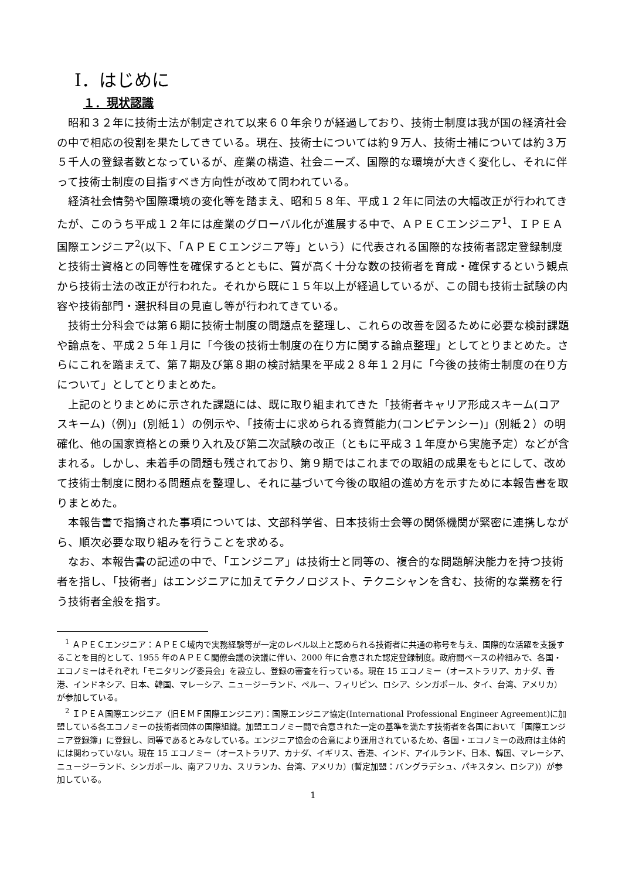Ⅰ．はじめに
１．現状認識
昭和３２年に技術士法が制定されて以来６０年余りが経過しており、技術士制度は我が国の経済社会の中で相応の役割を果たしてきている。現在、技術士については約９万人、技術士補については約３万５千人の登録者数となっているが、産業の構造、社会ニーズ、国際的な環境が大きく変化し、それに伴って技術士制度の目指すべき方向性が改めて問われている。
経済社会情勢や国際環境の変化等を踏まえ、昭和５８年、平成１２年に同法の大幅改正が行われてきたが、このうち平成１２年には産業のグローバル化が進展する中で、ＡＰＥＣエンジニア<sup>1</sup>、ＩＰＥＡ国際エンジニア<sup>2</sup>(以下、「ＡＰＥＣエンジニア等」という）に代表される国際的な技術者認定登録制度と技術士資格との同等性を確保するとともに、質が高く十分な数の技術者を育成・確保するという観点から技術士法の改正が行われた。それから既に１５年以上が経過しているが、この間も技術士試験の内容や技術部門・選択科目の見直し等が行われてきている。
技術士分科会では第６期に技術士制度の問題点を整理し、これらの改善を図るために必要な検討課題や論点を、平成２５年１月に「今後の技術士制度の在り方に関する論点整理」としてとりまとめた。さらにこれを踏まえて、第７期及び第８期の検討結果を平成２８年１２月に「今後の技術士制度の在り方について」としてとりまとめた。
上記のとりまとめに示された課題には、既に取り組まれてきた「技術者キャリア形成スキーム(コアスキーム)（例)」(別紙１）の例示や、「技術士に求められる資質能力(コンピテンシー)」(別紙２）の明確化、他の国家資格との乗り入れ及び第二次試験の改正（ともに平成３１年度から実施予定）などが含まれる。しかし、未着手の問題も残されており、第９期ではこれまでの取組の成果をもとにして、改めて技術士制度に関わる問題点を整理し、それに基づいて今後の取組の進め方を示すために本報告書を取りまとめた。
本報告書で指摘された事項については、文部科学省、日本技術士会等の関係機関が緊密に連携しながら、順次必要な取り組みを行うことを求める。
なお、本報告書の記述の中で、「エンジニア」は技術士と同等の、複合的な問題解決能力を持つ技術者を指し、「技術者」はエンジニアに加えてテクノロジスト、テクニシャンを含む、技術的な業務を行う技術者全般を指す。
<sup>1</sup> ＡＰＥＣエンジニア：ＡＰＥＣ域内で実務経験等が一定のレベル以上と認められる技術者に共通の称号を与え、国際的な活躍を支援することを目的として、1955 年のＡＰＥＣ閣僚会議の決議に伴い、2000 年に合意された認定登録制度。政府間ベースの枠組みで、各国・エコノミーはそれぞれ「モニタリング委員会」を設立し、登録の審査を行っている。現在 15 エコノミー（オーストラリア、カナダ、香港、インドネシア、日本、韓国、マレーシア、ニュージーランド、ペルー、フィリピン、ロシア、シンガポール、タイ、台湾、アメリカ）が参加している。
<sup>2</sup> ＩＰＥＡ国際エンジニア（旧ＥＭＦ国際エンジニア)：国際エンジニア協定(International Professional Engineer Agreement)に加盟している各エコノミーの技術者団体の国際組織。加盟エコノミー間で合意された一定の基準を満たす技術者を各国において「国際エンジニア登録簿」に登録し、同等であるとみなしている。エンジニア協会の合意により運用されているため、各国・エコノミーの政府は主体的には関わっていない。現在 15 エコノミー（オーストラリア、カナダ、イギリス、香港、インド、アイルランド、日本、韓国、マレーシア、ニュージーランド、シンガポール、南アフリカ、スリランカ、台湾、アメリカ）(暫定加盟：バングラデシュ、パキスタン、ロシア)）が参加している。
1